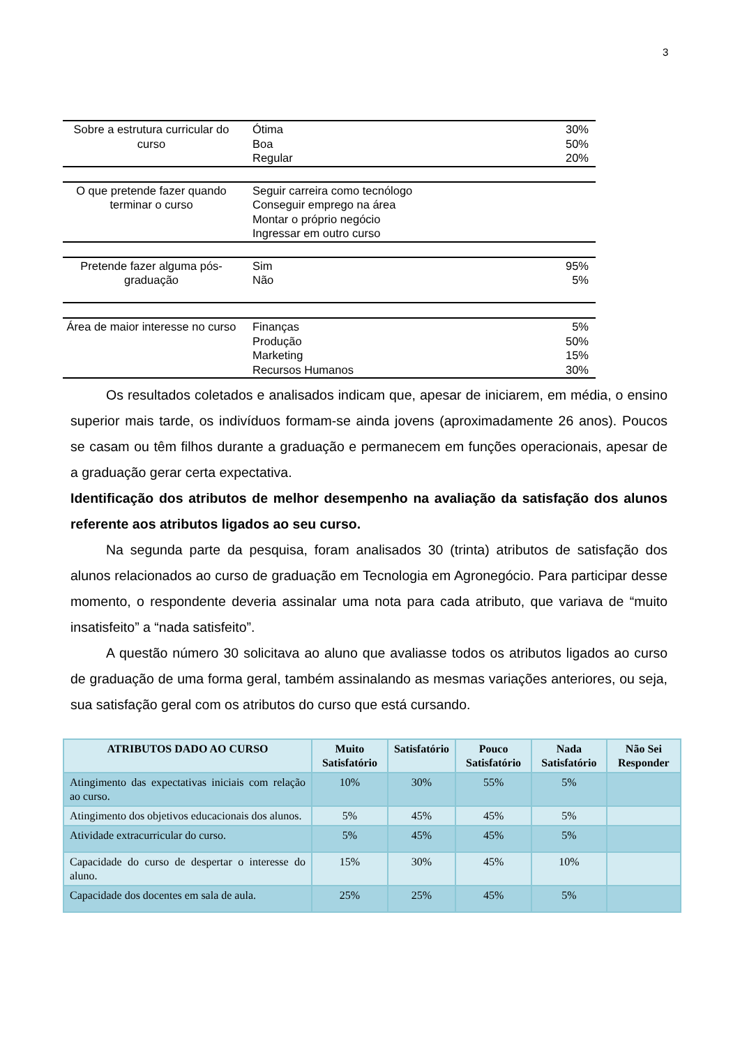3
| Sobre a estrutura curricular do curso | Ótima Boa Regular | 30% 50% 20% |
| O que pretende fazer quando terminar o curso | Seguir carreira como tecnólogo Conseguir emprego na área Montar o próprio negócio Ingressar em outro curso | |
| Pretende fazer alguma pós-graduação | Sim Não | 95% 5% |
| Área de maior interesse no curso | Finanças Produção Marketing Recursos Humanos | 5% 50% 15% 30% |
Os resultados coletados e analisados indicam que, apesar de iniciarem, em média, o ensino superior mais tarde, os indivíduos formam-se ainda jovens (aproximadamente 26 anos). Poucos se casam ou têm filhos durante a graduação e permanecem em funções operacionais, apesar de a graduação gerar certa expectativa.
Identificação dos atributos de melhor desempenho na avaliação da satisfação dos alunos referente aos atributos ligados ao seu curso.
Na segunda parte da pesquisa, foram analisados 30 (trinta) atributos de satisfação dos alunos relacionados ao curso de graduação em Tecnologia em Agronegócio. Para participar desse momento, o respondente deveria assinalar uma nota para cada atributo, que variava de “muito insatisfeito” a “nada satisfeito”.
A questão número 30 solicitava ao aluno que avaliasse todos os atributos ligados ao curso de graduação de uma forma geral, também assinalando as mesmas variações anteriores, ou seja, sua satisfação geral com os atributos do curso que está cursando.
| ATRIBUTOS DADO AO CURSO | Muito Satisfatório | Satisfatório | Pouco Satisfatório | Nada Satisfatório | Não Sei Responder |
| --- | --- | --- | --- | --- | --- |
| Atingimento das expectativas iniciais com relação ao curso. | 10% | 30% | 55% | 5% | |
| Atingimento dos objetivos educacionais dos alunos. | 5% | 45% | 45% | 5% | |
| Atividade extracurricular do curso. | 5% | 45% | 45% | 5% | |
| Capacidade do curso de despertar o interesse do aluno. | 15% | 30% | 45% | 10% | |
| Capacidade dos docentes em sala de aula. | 25% | 25% | 45% | 5% | |